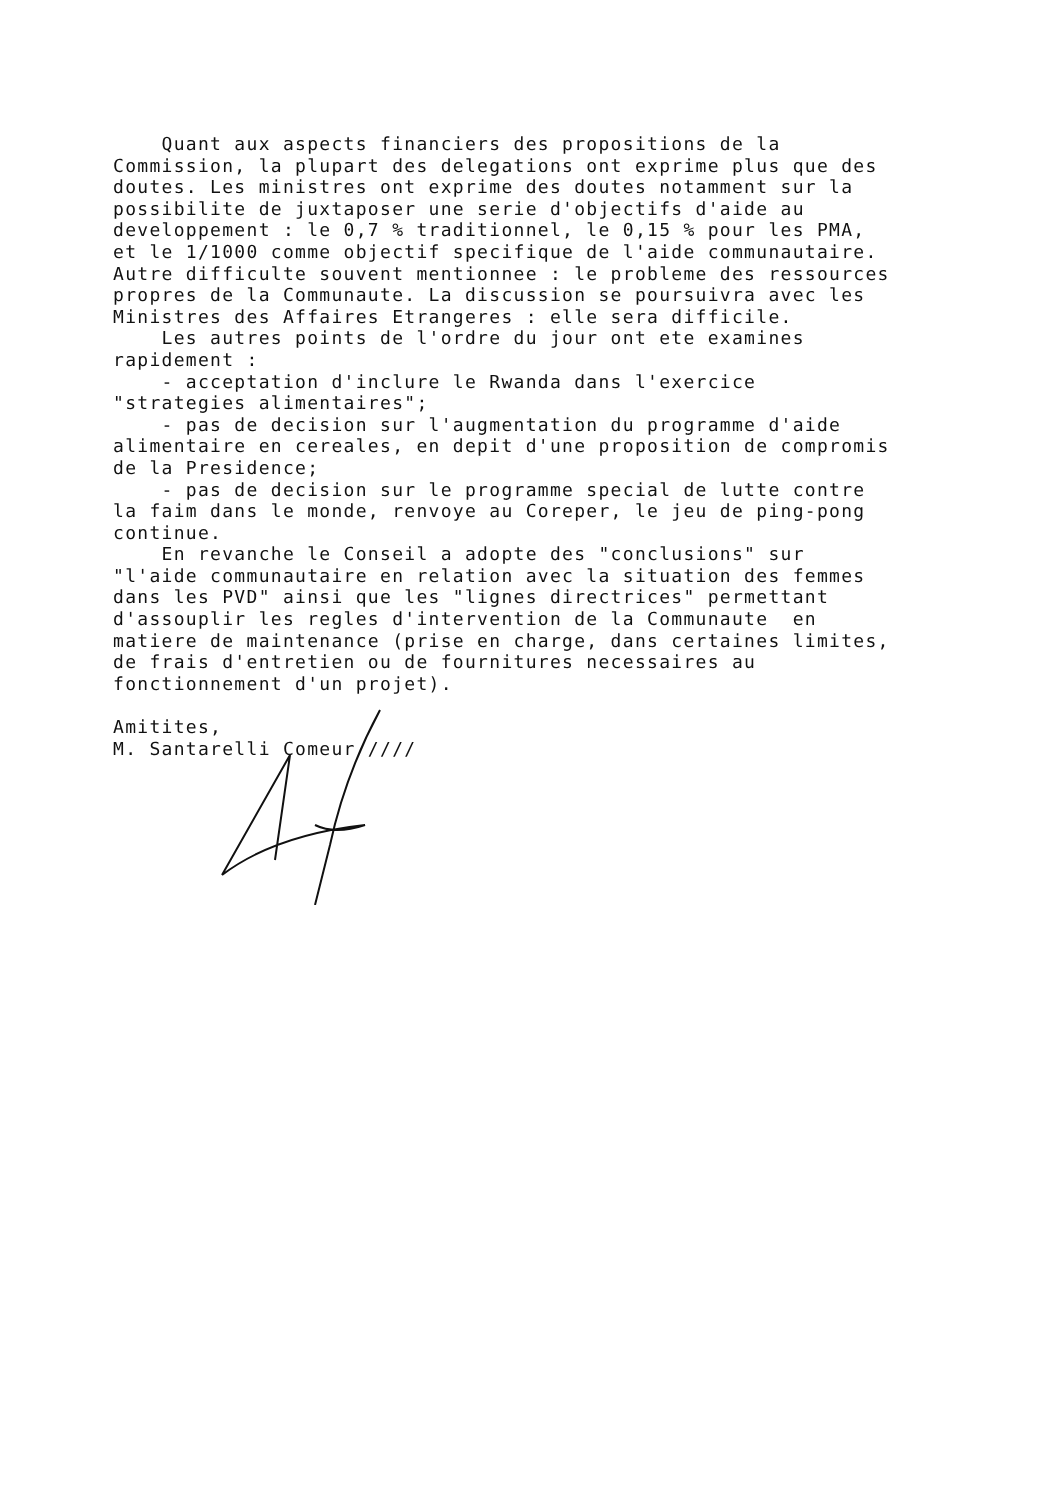Quant aux aspects financiers des propositions de la Commission, la plupart des delegations ont exprime plus que des doutes. Les ministres ont exprime des doutes notamment sur la possibilite de juxtaposer une serie d'objectifs d'aide au developpement : le 0,7 % traditionnel, le 0,15 % pour les PMA, et le 1/1000 comme objectif specifique de l'aide communautaire. Autre difficulte souvent mentionnee : le probleme des ressources propres de la Communaute. La discussion se poursuivra avec les Ministres des Affaires Etrangeres : elle sera difficile. Les autres points de l'ordre du jour ont ete examines rapidement : - acceptation d'inclure le Rwanda dans l'exercice "strategies alimentaires"; - pas de decision sur l'augmentation du programme d'aide alimentaire en cereales, en depit d'une proposition de compromis de la Presidence; - pas de decision sur le programme special de lutte contre la faim dans le monde, renvoye au Coreper, le jeu de ping-pong continue. En revanche le Conseil a adopte des "conclusions" sur "l'aide communautaire en relation avec la situation des femmes dans les PVD" ainsi que les "lignes directrices" permettant d'assouplir les regles d'intervention de la Communaute en matiere de maintenance (prise en charge, dans certaines limites, de frais d'entretien ou de fournitures necessaires au fonctionnement d'un projet). Amitites, M. Santarelli Comeur ////